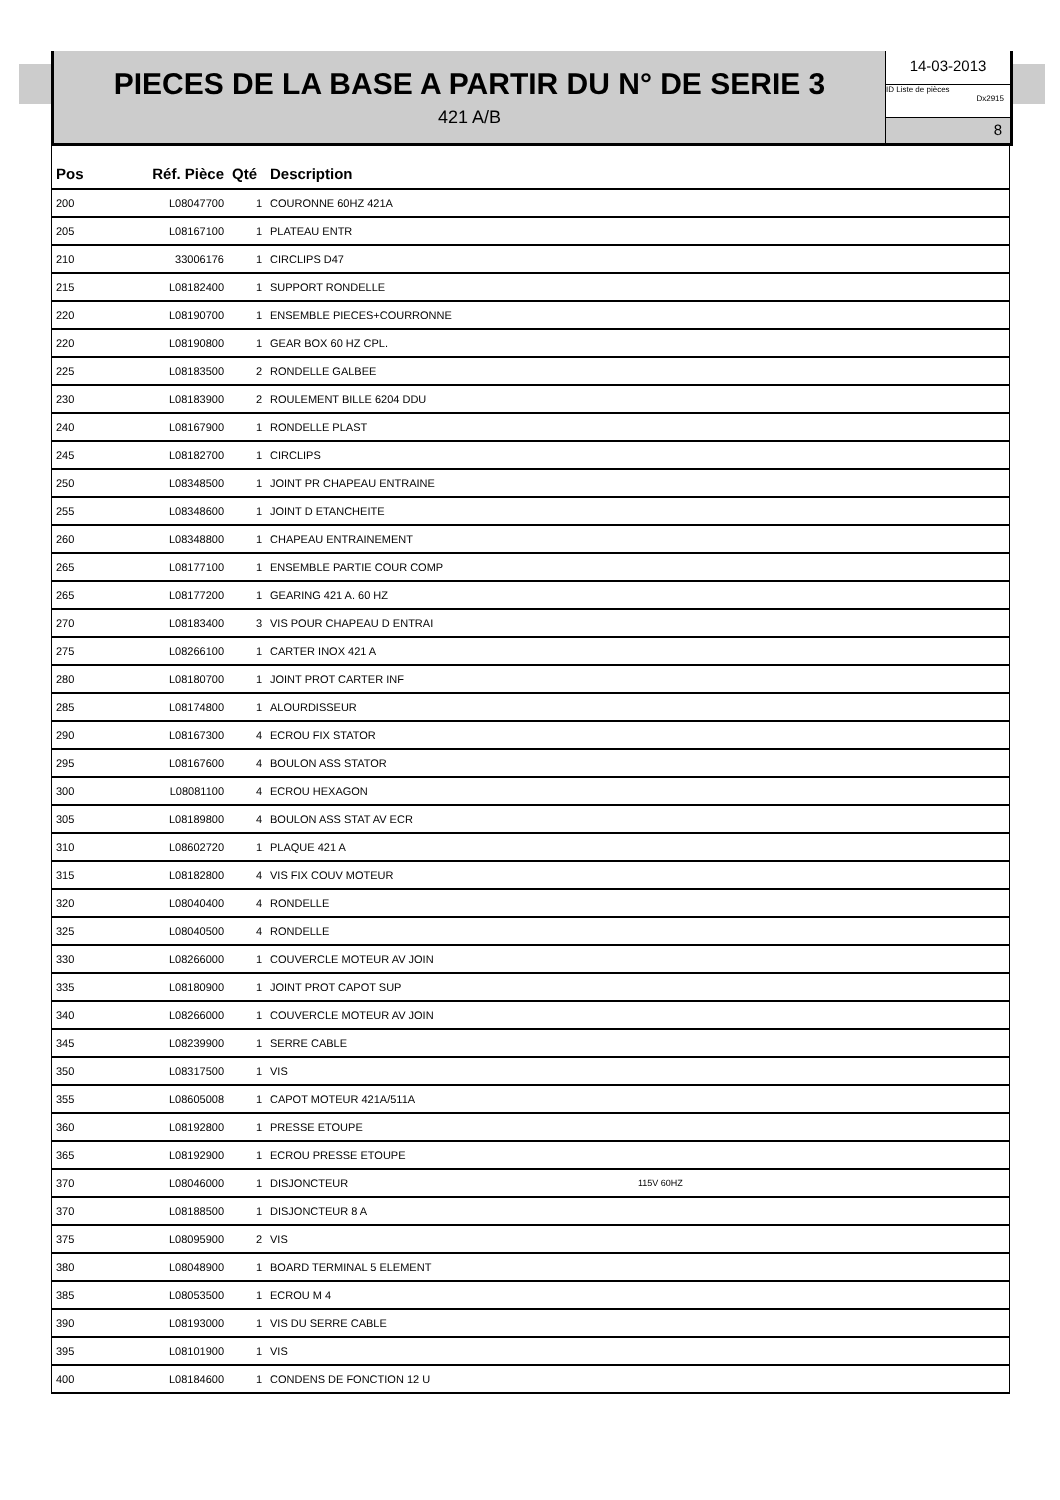PIECES DE LA BASE A PARTIR DU N° DE SERIE 3
421 A/B
14-03-2013
ID Liste de pièces
Dx2915
8
| Pos | Réf. Pièce | Qté | Description | |
| --- | --- | --- | --- | --- |
| 200 | L08047700 | 1 | COURONNE 60HZ 421A | |
| 205 | L08167100 | 1 | PLATEAU ENTR | |
| 210 | 33006176 | 1 | CIRCLIPS D47 | |
| 215 | L08182400 | 1 | SUPPORT RONDELLE | |
| 220 | L08190700 | 1 | ENSEMBLE PIECES+COURRONNE | |
| 220 | L08190800 | 1 | GEAR BOX 60 HZ CPL. | |
| 225 | L08183500 | 2 | RONDELLE GALBEE | |
| 230 | L08183900 | 2 | ROULEMENT BILLE 6204 DDU | |
| 240 | L08167900 | 1 | RONDELLE PLAST | |
| 245 | L08182700 | 1 | CIRCLIPS | |
| 250 | L08348500 | 1 | JOINT PR CHAPEAU ENTRAINE | |
| 255 | L08348600 | 1 | JOINT D ETANCHEITE | |
| 260 | L08348800 | 1 | CHAPEAU ENTRAINEMENT | |
| 265 | L08177100 | 1 | ENSEMBLE PARTIE COUR COMP | |
| 265 | L08177200 | 1 | GEARING 421 A. 60 HZ | |
| 270 | L08183400 | 3 | VIS POUR CHAPEAU D ENTRAI | |
| 275 | L08266100 | 1 | CARTER INOX 421 A | |
| 280 | L08180700 | 1 | JOINT PROT CARTER INF | |
| 285 | L08174800 | 1 | ALOURDISSEUR | |
| 290 | L08167300 | 4 | ECROU FIX STATOR | |
| 295 | L08167600 | 4 | BOULON ASS STATOR | |
| 300 | L08081100 | 4 | ECROU HEXAGON | |
| 305 | L08189800 | 4 | BOULON ASS STAT AV ECR | |
| 310 | L08602720 | 1 | PLAQUE 421 A | |
| 315 | L08182800 | 4 | VIS FIX COUV MOTEUR | |
| 320 | L08040400 | 4 | RONDELLE | |
| 325 | L08040500 | 4 | RONDELLE | |
| 330 | L08266000 | 1 | COUVERCLE MOTEUR AV JOIN | |
| 335 | L08180900 | 1 | JOINT PROT CAPOT SUP | |
| 340 | L08266000 | 1 | COUVERCLE MOTEUR AV JOIN | |
| 345 | L08239900 | 1 | SERRE CABLE | |
| 350 | L08317500 | 1 | VIS | |
| 355 | L08605008 | 1 | CAPOT MOTEUR 421A/511A | |
| 360 | L08192800 | 1 | PRESSE ETOUPE | |
| 365 | L08192900 | 1 | ECROU PRESSE ETOUPE | |
| 370 | L08046000 | 1 | DISJONCTEUR | 115V 60HZ |
| 370 | L08188500 | 1 | DISJONCTEUR 8 A | |
| 375 | L08095900 | 2 | VIS | |
| 380 | L08048900 | 1 | BOARD TERMINAL 5 ELEMENT | |
| 385 | L08053500 | 1 | ECROU M 4 | |
| 390 | L08193000 | 1 | VIS DU SERRE CABLE | |
| 395 | L08101900 | 1 | VIS | |
| 400 | L08184600 | 1 | CONDENS DE FONCTION 12 U | |